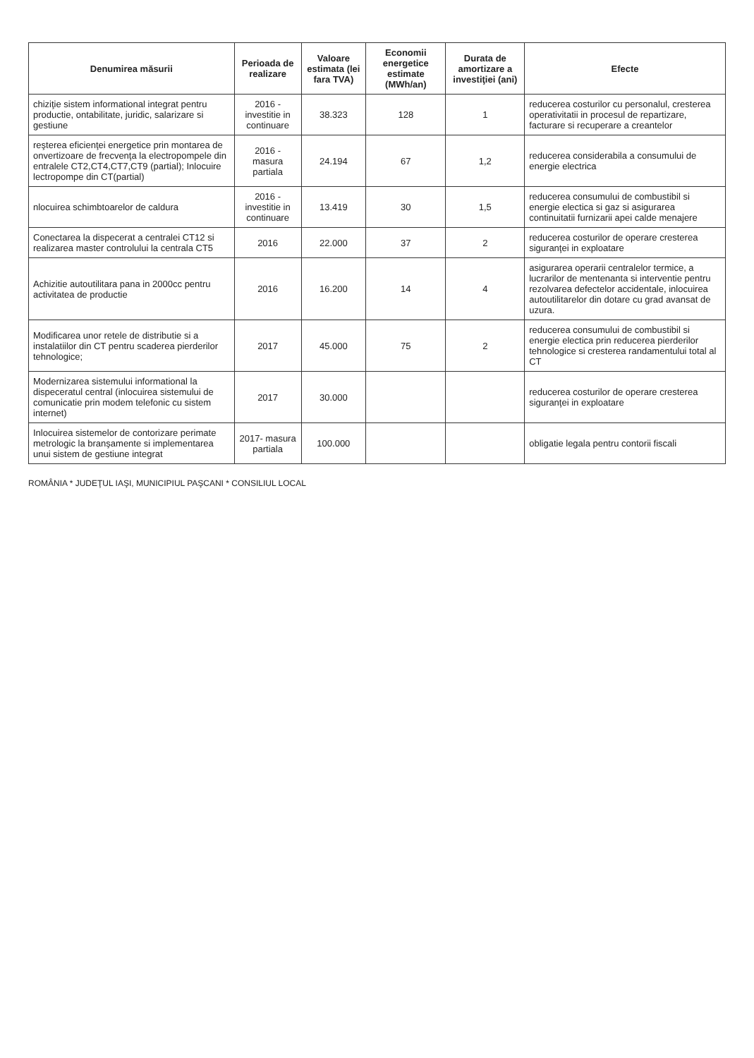| Denumirea măsurii | Perioada de realizare | Valoare estimata (lei fara TVA) | Economii energetice estimate (MWh/an) | Durata de amortizare a investiţiei (ani) | Efecte |
| --- | --- | --- | --- | --- | --- |
| chiziţie sistem informational integrat pentru productie, ontabilitate, juridic, salarizare si gestiune | 2016 - investitie in continuare | 38.323 | 128 | 1 | reducerea costurilor cu personalul, cresterea operativitatii in procesul de repartizare, facturare si recuperare a creantelor |
| reşterea eficienţei energetice prin montarea de onvertizoare de frecvenţa la electropompele din entralele CT2,CT4,CT7,CT9 (partial); Inlocuire lectropompe din CT(partial) | 2016 - masura partiala | 24.194 | 67 | 1,2 | reducerea considerabila a consumului de energie electrica |
| nlocuirea schimbtoarelor de caldura | 2016 - investitie in continuare | 13.419 | 30 | 1,5 | reducerea consumului de combustibil si energie electica si gaz si asigurarea continuitatii furnizarii apei calde menajere |
| Conectarea la dispecerat a centralei CT12 si realizarea master controlului la centrala CT5 | 2016 | 22.000 | 37 | 2 | reducerea costurilor de operare cresterea siguranţei in exploatare |
| Achizitie autoutilitara pana in 2000cc pentru activitatea de productie | 2016 | 16.200 | 14 | 4 | asigurarea operarii centralelor termice, a lucrarilor de mentenanta si interventie pentru rezolvarea defectelor accidentale, inlocuirea autoutilitarelor din dotare cu grad avansat de uzura. |
| Modificarea unor retele de distributie si a instalatiilor din CT pentru scaderea pierderilor tehnologice; | 2017 | 45.000 | 75 | 2 | reducerea consumului de combustibil si energie electica prin reducerea pierderilor tehnologice si cresterea randamentului total al CT |
| Modernizarea sistemului informational la dispeceratul central (inlocuirea sistemului de comunicatie prin modem telefonic cu sistem internet) | 2017 | 30.000 | | | reducerea costurilor de operare cresterea siguranţei in exploatare |
| Inlocuirea sistemelor de contorizare perimate metrologic la branşamente si implementarea unui sistem de gestiune integrat | 2017- masura partiala | 100.000 | | | obligatie legala pentru contorii fiscali |
ROMÂNIA * JUDEŢUL IAŞI, MUNICIPIUL PAŞCANI * CONSILIUL LOCAL